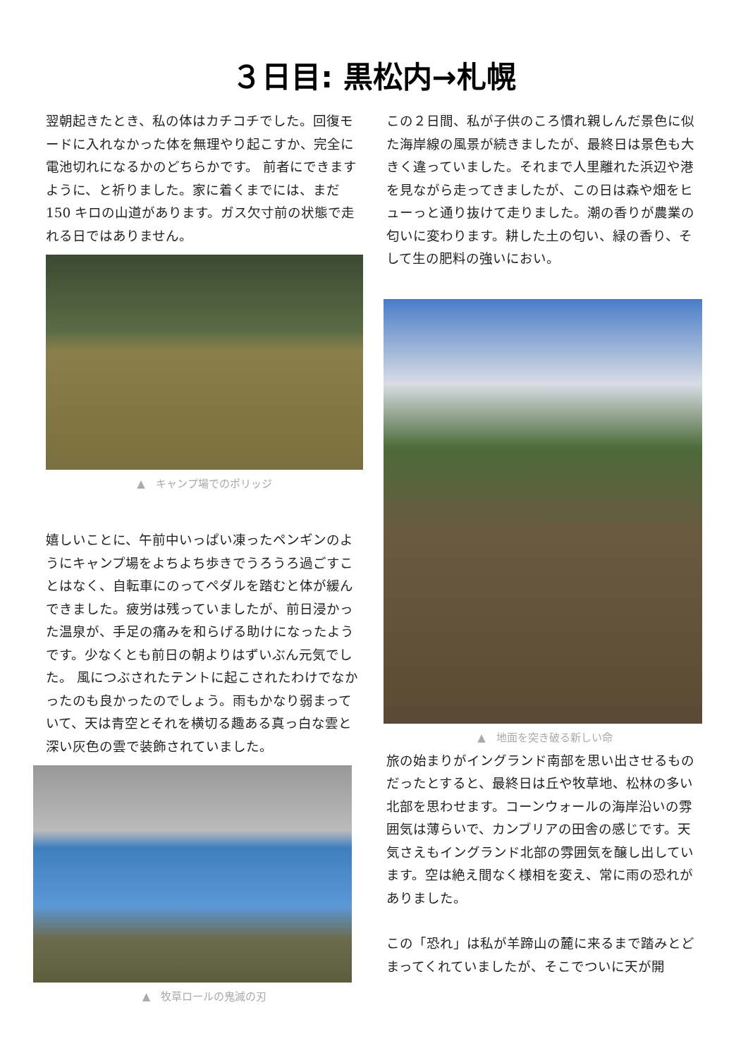３日目: 黒松内→札幌
翌朝起きたとき、私の体はカチコチでした。回復モードに入れなかった体を無理やり起こすか、完全に電池切れになるかのどちらかです。 前者にできますように、と祈りました。家に着くまでには、まだ 150 キロの山道があります。ガス欠寸前の状態で走れる日ではありません。
▲　キャンプ場でのポリッジ
嬉しいことに、午前中いっぱい凍ったペンギンのようにキャンプ場をよちよち歩きでうろうろ過ごすことはなく、自転車にのってペダルを踏むと体が緩んできました。疲労は残っていましたが、前日浸かった温泉が、手足の痛みを和らげる助けになったようです。少なくとも前日の朝よりはずいぶん元気でした。 風につぶされたテントに起こされたわけでなかったのも良かったのでしょう。雨もかなり弱まっていて、天は青空とそれを横切る趣ある真っ白な雲と深い灰色の雲で装飾されていました。
▲　牧草ロールの鬼滅の刃
この２日間、私が子供のころ慣れ親しんだ景色に似た海岸線の風景が続きましたが、最終日は景色も大きく違っていました。それまで人里離れた浜辺や港を見ながら走ってきましたが、この日は森や畑をヒューっと通り抜けて走りました。潮の香りが農業の匂いに変わります。耕した土の匂い、緑の香り、そして生の肥料の強いにおい。
▲　地面を突き破る新しい命
旅の始まりがイングランド南部を思い出させるものだったとすると、最終日は丘や牧草地、松林の多い北部を思わせます。コーンウォールの海岸沿いの雰囲気は薄らいで、カンブリアの田舎の感じです。天気さえもイングランド北部の雰囲気を醸し出しています。空は絶え間なく様相を変え、常に雨の恐れがありました。
この「恐れ」は私が羊蹄山の麓に来るまで踏みとどまってくれていましたが、そこでついに天が開